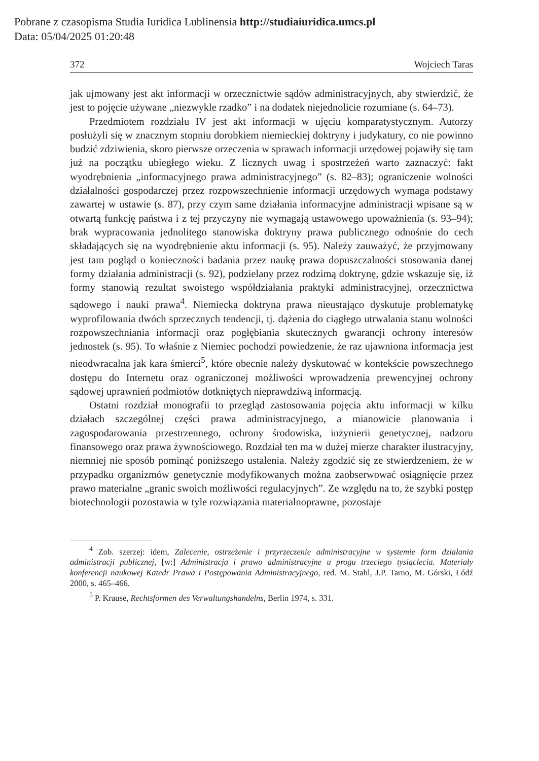Pobrane z czasopisma Studia Iuridica Lublinensia http://studiaiuridica.umcs.pl
Data: 05/04/2025 01:20:48
372 Wojciech Taras
jak ujmowany jest akt informacji w orzecznictwie sądów administracyjnych, aby stwierdzić, że jest to pojęcie używane „niezwykle rzadko” i na dodatek niejednolicie rozumiane (s. 64–73).
Przedmiotem rozdziału IV jest akt informacji w ujęciu komparatystycznym. Autorzy posłużyli się w znacznym stopniu dorobkiem niemieckiej doktryny i judykatury, co nie powinno budzić zdziwienia, skoro pierwsze orzeczenia w sprawach informacji urzędowej pojawiły się tam już na początku ubiegłego wieku. Z licznych uwag i spostrzeżeń warto zaznaczyć: fakt wyodrębnienia „informacyjnego prawa administracyjnego” (s. 82–83); ograniczenie wolności działalności gospodarczej przez rozpowszechnienie informacji urzędowych wymaga podstawy zawartej w ustawie (s. 87), przy czym same działania informacyjne administracji wpisane są w otwartą funkcję państwa i z tej przyczyny nie wymagają ustawowego upoważnienia (s. 93–94); brak wypracowania jednolitego stanowiska doktryny prawa publicznego odnośnie do cech składających się na wyodrębnienie aktu informacji (s. 95). Należy zauważyć, że przyjmowany jest tam pogląd o konieczności badania przez naukę prawa dopuszczalności stosowania danej formy działania administracji (s. 92), podzielany przez rodzimą doktrynę, gdzie wskazuje się, iż formy stanowią rezultat swoistego współdziałania praktyki administracyjnej, orzecznictwa sądowego i nauki prawa<sup>4</sup>. Niemiecka doktryna prawa nieustająco dyskutuje problematykę wyprofilowania dwóch sprzecznych tendencji, tj. dążenia do ciągłego utrwalania stanu wolności rozpowszechniania informacji oraz pogłębiania skutecznych gwarancji ochrony interesów jednostek (s. 95). To właśnie z Niemiec pochodzi powiedzenie, że raz ujawniona informacja jest nieodwracalna jak kara śmierci<sup>5</sup>, które obecnie należy dyskutować w kontekście powszechnego dostępu do Internetu oraz ograniczonej możliwości wprowadzenia prewencyjnej ochrony sądowej uprawnień podmiotów dotkniętych nieprawdziwą informacją.
Ostatni rozdział monografii to przegląd zastosowania pojęcia aktu informacji w kilku działach szczególnej części prawa administracyjnego, a mianowicie planowania i zagospodarowania przestrzennego, ochrony środowiska, inżynierii genetycznej, nadzoru finansowego oraz prawa żywnościowego. Rozdział ten ma w dużej mierze charakter ilustracyjny, niemniej nie sposób pominąć poniższego ustalenia. Należy zgodzić się ze stwierdzeniem, że w przypadku organizmów genetycznie modyfikowanych można zaobserwować osiągnięcie przez prawo materialne „granic swoich możliwości regulacyjnych”. Ze względu na to, że szybki postęp biotechnologii pozostawia w tyle rozwiązania materialnoprawne, pozostaje
<sup>4</sup> Zob. szerzej: idem, Zalecenie, ostrzeżenie i przyrzeczenie administracyjne w systemie form działania administracji publicznej, [w:] Administracja i prawo administracyjne u progu trzeciego tysiąclecia. Materiały konferencji naukowej Katedr Prawa i Postępowania Administracyjnego, red. M. Stahl, J.P. Tarno, M. Górski, Łódź 2000, s. 465–466.
<sup>5</sup> P. Krause, Rechtsformen des Verwaltungshandelns, Berlin 1974, s. 331.